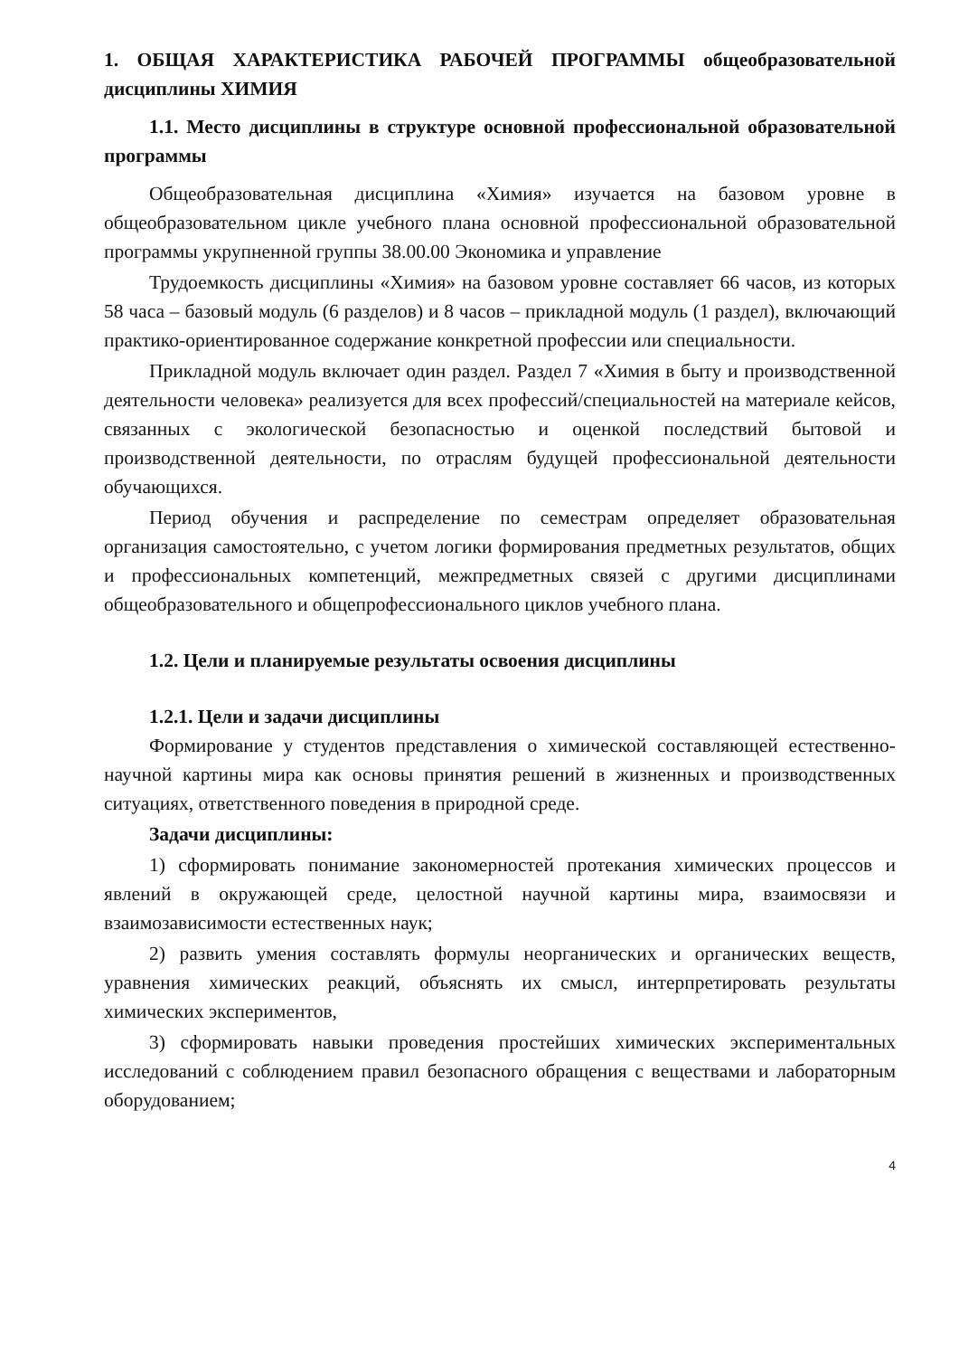1. ОБЩАЯ ХАРАКТЕРИСТИКА РАБОЧЕЙ ПРОГРАММЫ общеобразовательной дисциплины ХИМИЯ
1.1. Место дисциплины в структуре основной профессиональной образовательной программы
Общеобразовательная дисциплина «Химия» изучается на базовом уровне в общеобразовательном цикле учебного плана основной профессиональной образовательной программы укрупненной группы 38.00.00 Экономика и управление
Трудоемкость дисциплины «Химия» на базовом уровне составляет 66 часов, из которых 58 часа – базовый модуль (6 разделов) и 8 часов – прикладной модуль (1 раздел), включающий практико-ориентированное содержание конкретной профессии или специальности.
Прикладной модуль включает один раздел. Раздел 7 «Химия в быту и производственной деятельности человека» реализуется для всех профессий/специальностей на материале кейсов, связанных с экологической безопасностью и оценкой последствий бытовой и производственной деятельности, по отраслям будущей профессиональной деятельности обучающихся.
Период обучения и распределение по семестрам определяет образовательная организация самостоятельно, с учетом логики формирования предметных результатов, общих и профессиональных компетенций, межпредметных связей с другими дисциплинами общеобразовательного и общепрофессионального циклов учебного плана.
1.2. Цели и планируемые результаты освоения дисциплины
1.2.1. Цели и задачи дисциплины
Формирование у студентов представления о химической составляющей естественно-научной картины мира как основы принятия решений в жизненных и производственных ситуациях, ответственного поведения в природной среде.
Задачи дисциплины:
1) сформировать понимание закономерностей протекания химических процессов и явлений в окружающей среде, целостной научной картины мира, взаимосвязи и взаимозависимости естественных наук;
2) развить умения составлять формулы неорганических и органических веществ, уравнения химических реакций, объяснять их смысл, интерпретировать результаты химических экспериментов,
3) сформировать навыки проведения простейших химических экспериментальных исследований с соблюдением правил безопасного обращения с веществами и лабораторным оборудованием;
4